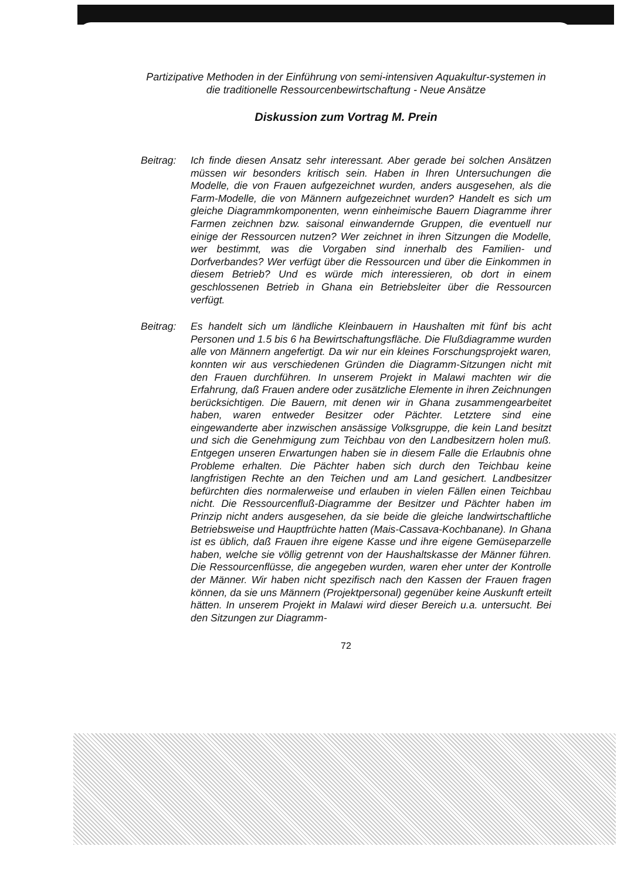Partizipative Methoden in der Einführung von semi-intensiven Aquakultur-systemen in die traditionelle Ressourcenbewirtschaftung - Neue Ansätze
Diskussion zum Vortrag M. Prein
Beitrag: Ich finde diesen Ansatz sehr interessant. Aber gerade bei solchen Ansätzen müssen wir besonders kritisch sein. Haben in Ihren Untersuchungen die Modelle, die von Frauen aufgezeichnet wurden, anders ausgesehen, als die Farm-Modelle, die von Männern aufgezeichnet wurden? Handelt es sich um gleiche Diagrammkomponenten, wenn einheimische Bauern Diagramme ihrer Farmen zeichnen bzw. saisonal einwandernde Gruppen, die eventuell nur einige der Ressourcen nutzen? Wer zeichnet in ihren Sitzungen die Modelle, wer bestimmt, was die Vorgaben sind innerhalb des Familien- und Dorfverbandes? Wer verfügt über die Ressourcen und über die Einkommen in diesem Betrieb? Und es würde mich interessieren, ob dort in einem geschlossenen Betrieb in Ghana ein Betriebsleiter über die Ressourcen verfügt.
Beitrag: Es handelt sich um ländliche Kleinbauern in Haushalten mit fünf bis acht Personen und 1.5 bis 6 ha Bewirtschaftungsfläche. Die Flußdiagramme wurden alle von Männern angefertigt. Da wir nur ein kleines Forschungsprojekt waren, konnten wir aus verschiedenen Gründen die Diagramm-Sitzungen nicht mit den Frauen durchführen. In unserem Projekt in Malawi machten wir die Erfahrung, daß Frauen andere oder zusätzliche Elemente in ihren Zeichnungen berücksichtigen. Die Bauern, mit denen wir in Ghana zusammengearbeitet haben, waren entweder Besitzer oder Pächter. Letztere sind eine eingewanderte aber inzwischen ansässige Volksgruppe, die kein Land besitzt und sich die Genehmigung zum Teichbau von den Landbesitzern holen muß. Entgegen unseren Erwartungen haben sie in diesem Falle die Erlaubnis ohne Probleme erhalten. Die Pächter haben sich durch den Teichbau keine langfristigen Rechte an den Teichen und am Land gesichert. Landbesitzer befürchten dies normalerweise und erlauben in vielen Fällen einen Teichbau nicht. Die Ressourcenfluß-Diagramme der Besitzer und Pächter haben im Prinzip nicht anders ausgesehen, da sie beide die gleiche landwirtschaftliche Betriebsweise und Hauptfrüchte hatten (Mais-Cassava-Kochbanane). In Ghana ist es üblich, daß Frauen ihre eigene Kasse und ihre eigene Gemüseparzelle haben, welche sie völlig getrennt von der Haushaltskasse der Männer führen. Die Ressourcenflüsse, die angegeben wurden, waren eher unter der Kontrolle der Männer. Wir haben nicht spezifisch nach den Kassen der Frauen fragen können, da sie uns Männern (Projektpersonal) gegenüber keine Auskunft erteilt hätten. In unserem Projekt in Malawi wird dieser Bereich u.a. untersucht. Bei den Sitzungen zur Diagramm-
72